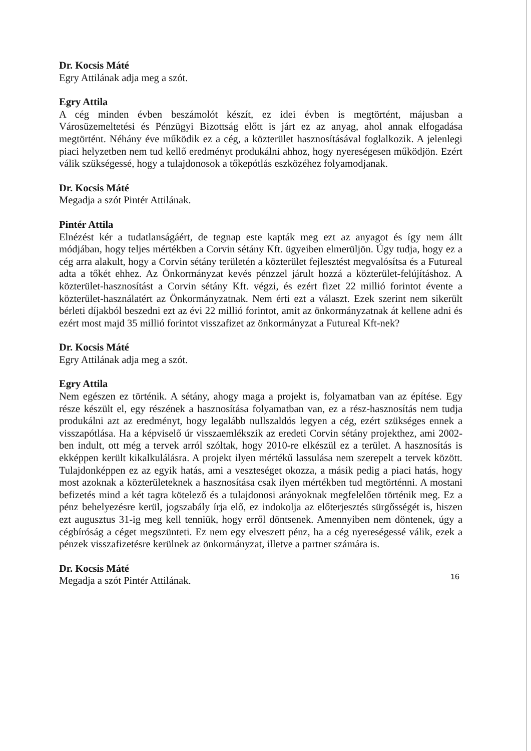Dr. Kocsis Máté
Egry Attilának adja meg a szót.
Egry Attila
A cég minden évben beszámolót készít, ez idei évben is megtörtént, májusban a Városüzemeltetési és Pénzügyi Bizottság előtt is járt ez az anyag, ahol annak elfogadása megtörtént. Néhány éve működik ez a cég, a közterület hasznosításával foglalkozik. A jelenlegi piaci helyzetben nem tud kellő eredményt produkálni ahhoz, hogy nyereségesen működjön. Ezért válik szükségessé, hogy a tulajdonosok a tőkepótlás eszközéhez folyamodjanak.
Dr. Kocsis Máté
Megadja a szót Pintér Attilának.
Pintér Attila
Elnézést kér a tudatlanságáért, de tegnap este kapták meg ezt az anyagot és így nem állt módjában, hogy teljes mértékben a Corvin sétány Kft. ügyeiben elmerüljön. Úgy tudja, hogy ez a cég arra alakult, hogy a Corvin sétány területén a közterület fejlesztést megvalósítsa és a Futureal adta a tőkét ehhez. Az Önkormányzat kevés pénzzel járult hozzá a közterület-felújításhoz. A közterület-hasznosítást a Corvin sétány Kft. végzi, és ezért fizet 22 millió forintot évente a közterület-használatért az Önkormányzatnak. Nem érti ezt a választ. Ezek szerint nem sikerült bérleti díjakból beszedni ezt az évi 22 millió forintot, amit az önkormányzatnak át kellene adni és ezért most majd 35 millió forintot visszafizet az önkormányzat a Futureal Kft-nek?
Dr. Kocsis Máté
Egry Attilának adja meg a szót.
Egry Attila
Nem egészen ez történik. A sétány, ahogy maga a projekt is, folyamatban van az építése. Egy része készült el, egy részének a hasznosítása folyamatban van, ez a rész-hasznosítás nem tudja produkálni azt az eredményt, hogy legalább nullszaldós legyen a cég, ezért szükséges ennek a visszapótlása. Ha a képviselő úr visszaemlékszik az eredeti Corvin sétány projekthez, ami 2002-ben indult, ott még a tervek arról szóltak, hogy 2010-re elkészül ez a terület. A hasznosítás is ekképpen került kikalkulálásra. A projekt ilyen mértékű lassulása nem szerepelt a tervek között. Tulajdonképpen ez az egyik hatás, ami a veszteséget okozza, a másik pedig a piaci hatás, hogy most azoknak a közterületeknek a hasznosítása csak ilyen mértékben tud megtörténni. A mostani befizetés mind a két tagra kötelező és a tulajdonosi arányoknak megfelelően történik meg. Ez a pénz behelyezésre kerül, jogszabály írja elő, ez indokolja az előterjesztés sürgősségét is, hiszen ezt augusztus 31-ig meg kell tenniük, hogy erről döntsenek. Amennyiben nem döntenek, úgy a cégbíróság a céget megszünteti. Ez nem egy elveszett pénz, ha a cég nyereségessé válik, ezek a pénzek visszafizetésre kerülnek az önkormányzat, illetve a partner számára is.
Dr. Kocsis Máté
Megadja a szót Pintér Attilának.
16